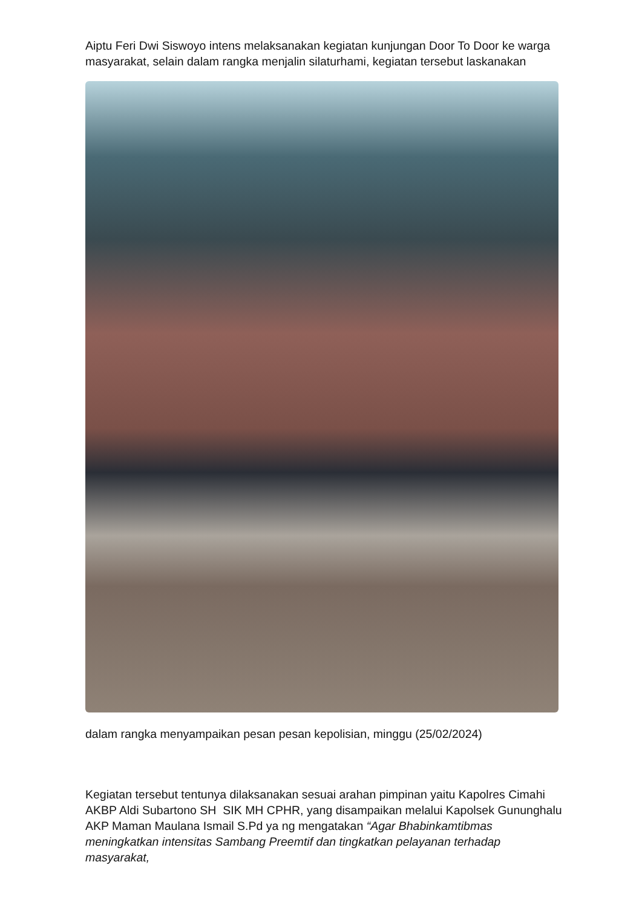Aiptu Feri Dwi Siswoyo intens melaksanakan kegiatan kunjungan Door To Door ke warga masyarakat, selain dalam rangka menjalin silaturhami, kegiatan tersebut laskanakan
dalam rangka menyampaikan pesan pesan kepolisian, minggu (25/02/2024)
Kegiatan tersebut tentunya dilaksanakan sesuai arahan pimpinan yaitu Kapolres Cimahi AKBP Aldi Subartono SH SIK MH CPHR, yang disampaikan melalui Kapolsek Gununghalu AKP Maman Maulana Ismail S.Pd ya ng mengatakan “Agar Bhabinkamtibmas meningkatkan intensitas Sambang Preemtif dan tingkatkan pelayanan terhadap masyarakat,